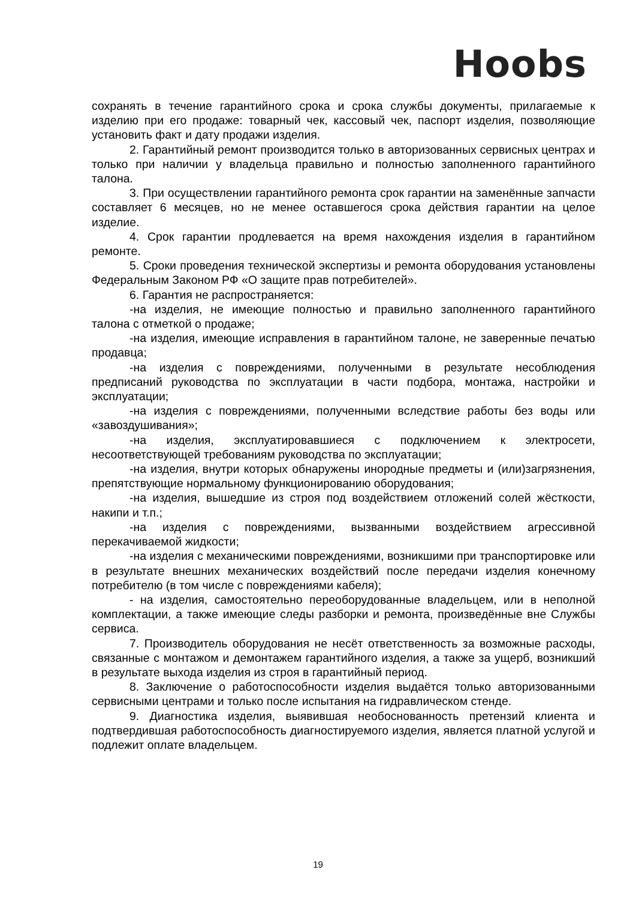Hoobs
сохранять в течение гарантийного срока и срока службы документы, прилагаемые к изделию при его продаже: товарный чек, кассовый чек, паспорт изделия, позволяющие установить факт и дату продажи изделия.
2. Гарантийный ремонт производится только в авторизованных сервисных центрах и только при наличии у владельца правильно и полностью заполненного гарантийного талона.
3. При осуществлении гарантийного ремонта срок гарантии на заменённые запчасти составляет 6 месяцев, но не менее оставшегося срока действия гарантии на целое изделие.
4. Срок гарантии продлевается на время нахождения изделия в гарантийном ремонте.
5. Сроки проведения технической экспертизы и ремонта оборудования установлены Федеральным Законом РФ «О защите прав потребителей».
6. Гарантия не распространяется:
-на изделия, не имеющие полностью и правильно заполненного гарантийного талона с отметкой о продаже;
-на изделия, имеющие исправления в гарантийном талоне, не заверенные печатью продавца;
-на изделия с повреждениями, полученными в результате несоблюдения предписаний руководства по эксплуатации в части подбора, монтажа, настройки и эксплуатации;
-на изделия с повреждениями, полученными вследствие работы без воды или «завоздушивания»;
-на изделия, эксплуатировавшиеся с подключением к электросети, несоответствующей требованиям руководства по эксплуатации;
-на изделия, внутри которых обнаружены инородные предметы и (или)загрязнения, препятствующие нормальному функционированию оборудования;
-на изделия, вышедшие из строя под воздействием отложений солей жёсткости, накипи и т.п.;
-на изделия с повреждениями, вызванными воздействием агрессивной перекачиваемой жидкости;
-на изделия с механическими повреждениями, возникшими при транспортировке или в результате внешних механических воздействий после передачи изделия конечному потребителю (в том числе с повреждениями кабеля);
- на изделия, самостоятельно переоборудованные владельцем, или в неполной комплектации, а также имеющие следы разборки и ремонта, произведённые вне Службы сервиса.
7. Производитель оборудования не несёт ответственность за возможные расходы, связанные с монтажом и демонтажем гарантийного изделия, а также за ущерб, возникший в результате выхода изделия из строя в гарантийный период.
8. Заключение о работоспособности изделия выдаётся только авторизованными сервисными центрами и только после испытания на гидравлическом стенде.
9. Диагностика изделия, выявившая необоснованность претензий клиента и подтвердившая работоспособность диагностируемого изделия, является платной услугой и подлежит оплате владельцем.
19